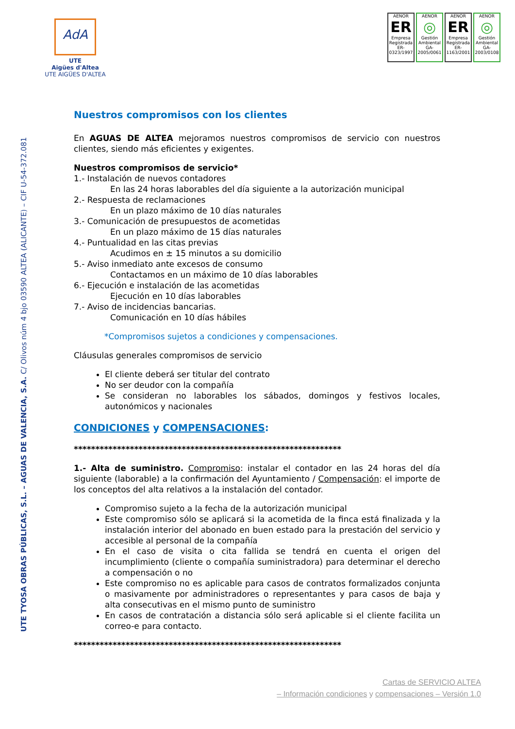AdA
UTE
Aigües d'Altea
UTE AIGÜES D'ALTEA
AENOR
ER
Empresa Registrada
ER-0323/1997
AENOR
◎
Gestión Ambiental
GA-2005/0061
AENOR
ER
Empresa Registrada
ER-1163/2001
AENOR
◎
Gestión Ambiental
GA-2003/0108
UTE TYOSA OBRAS PÚBLICAS, S.L. – AGUAS DE VALENCIA, S.A. C/ Olivos núm 4 bjo 03590 ALTEA (ALICANTE) – CIF U-54-372.081
Nuestros compromisos con los clientes
En AGUAS DE ALTEA mejoramos nuestros compromisos de servicio con nuestros clientes, siendo más eficientes y exigentes.
Nuestros compromisos de servicio*
1.- Instalación de nuevos contadores
En las 24 horas laborables del día siguiente a la autorización municipal
2.- Respuesta de reclamaciones
En un plazo máximo de 10 días naturales
3.- Comunicación de presupuestos de acometidas
En un plazo máximo de 15 días naturales
4.- Puntualidad en las citas previas
Acudimos en ± 15 minutos a su domicilio
5.- Aviso inmediato ante excesos de consumo
Contactamos en un máximo de 10 días laborables
6.- Ejecución e instalación de las acometidas
Ejecución en 10 días laborables
7.- Aviso de incidencias bancarias.
Comunicación en 10 días hábiles
*Compromisos sujetos a condiciones y compensaciones.
Cláusulas generales compromisos de servicio
El cliente deberá ser titular del contrato
No ser deudor con la compañía
Se consideran no laborables los sábados, domingos y festivos locales, autonómicos y nacionales
CONDICIONES y COMPENSACIONES:
**************************************************************
1.- Alta de suministro. Compromiso: instalar el contador en las 24 horas del día siguiente (laborable) a la confirmación del Ayuntamiento / Compensación: el importe de los conceptos del alta relativos a la instalación del contador.
Compromiso sujeto a la fecha de la autorización municipal
Este compromiso sólo se aplicará si la acometida de la finca está finalizada y la instalación interior del abonado en buen estado para la prestación del servicio y accesible al personal de la compañía
En el caso de visita o cita fallida se tendrá en cuenta el origen del incumplimiento (cliente o compañía suministradora) para determinar el derecho a compensación o no
Este compromiso no es aplicable para casos de contratos formalizados conjunta o masivamente por administradores o representantes y para casos de baja y alta consecutivas en el mismo punto de suministro
En casos de contratación a distancia sólo será aplicable si el cliente facilita un correo-e para contacto.
**************************************************************
Cartas de SERVICIO ALTEA
– Información condiciones y compensaciones – Versión 1.0